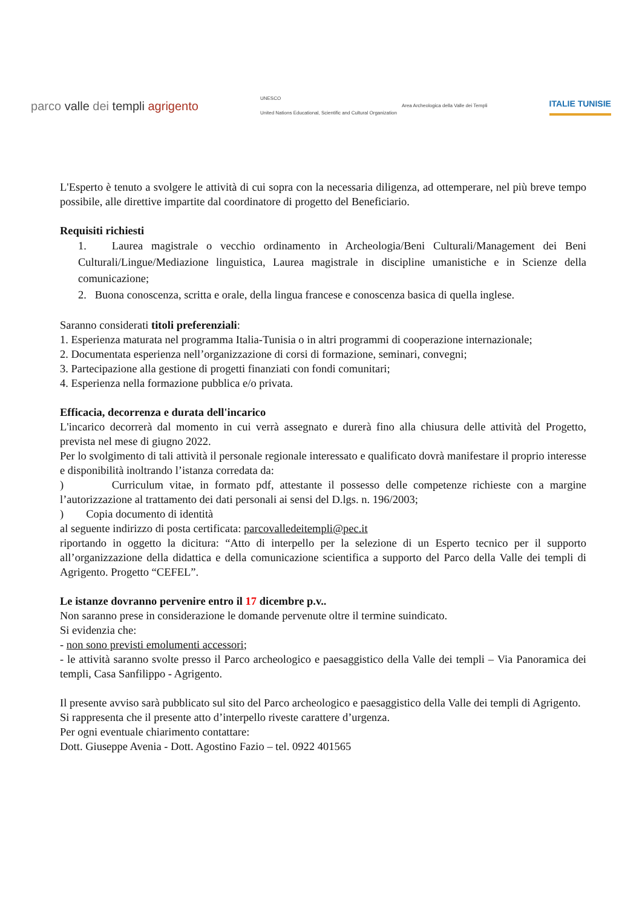parco valle dei templi agrigento
UNESCO
United Nations Educational, Scientific and Cultural Organization
Area Archeologica della Valle dei Templi
ITALIE TUNISIE
L'Esperto è tenuto a svolgere le attività di cui sopra con la necessaria diligenza, ad ottemperare, nel più breve tempo possibile, alle direttive impartite dal coordinatore di progetto del Beneficiario.
Requisiti richiesti
1. Laurea magistrale o vecchio ordinamento in Archeologia/Beni Culturali/Management dei Beni Culturali/Lingue/Mediazione linguistica, Laurea magistrale in discipline umanistiche e in Scienze della comunicazione;
2. Buona conoscenza, scritta e orale, della lingua francese e conoscenza basica di quella inglese.
Saranno considerati titoli preferenziali:
1. Esperienza maturata nel programma Italia-Tunisia o in altri programmi di cooperazione internazionale;
2. Documentata esperienza nell’organizzazione di corsi di formazione, seminari, convegni;
3. Partecipazione alla gestione di progetti finanziati con fondi comunitari;
4. Esperienza nella formazione pubblica e/o privata.
Efficacia, decorrenza e durata dell'incarico
L'incarico decorrerà dal momento in cui verrà assegnato e durerà fino alla chiusura delle attività del Progetto, prevista nel mese di giugno 2022.
Per lo svolgimento di tali attività il personale regionale interessato e qualificato dovrà manifestare il proprio interesse e disponibilità inoltrando l’istanza corredata da:
) Curriculum vitae, in formato pdf, attestante il possesso delle competenze richieste con a margine l’autorizzazione al trattamento dei dati personali ai sensi del D.lgs. n. 196/2003;
) Copia documento di identità
al seguente indirizzo di posta certificata: parcovalledeitempli@pec.it
riportando in oggetto la dicitura: “Atto di interpello per la selezione di un Esperto tecnico per il supporto all’organizzazione della didattica e della comunicazione scientifica a supporto del Parco della Valle dei templi di Agrigento. Progetto “CEFEL”.
Le istanze dovranno pervenire entro il 17 dicembre p.v..
Non saranno prese in considerazione le domande pervenute oltre il termine suindicato.
Si evidenzia che:
- non sono previsti emolumenti accessori;
- le attività saranno svolte presso il Parco archeologico e paesaggistico della Valle dei templi – Via Panoramica dei templi, Casa Sanfilippo - Agrigento.
Il presente avviso sarà pubblicato sul sito del Parco archeologico e paesaggistico della Valle dei templi di Agrigento.
Si rappresenta che il presente atto d’interpello riveste carattere d’urgenza.
Per ogni eventuale chiarimento contattare:
Dott. Giuseppe Avenia - Dott. Agostino Fazio – tel. 0922 401565